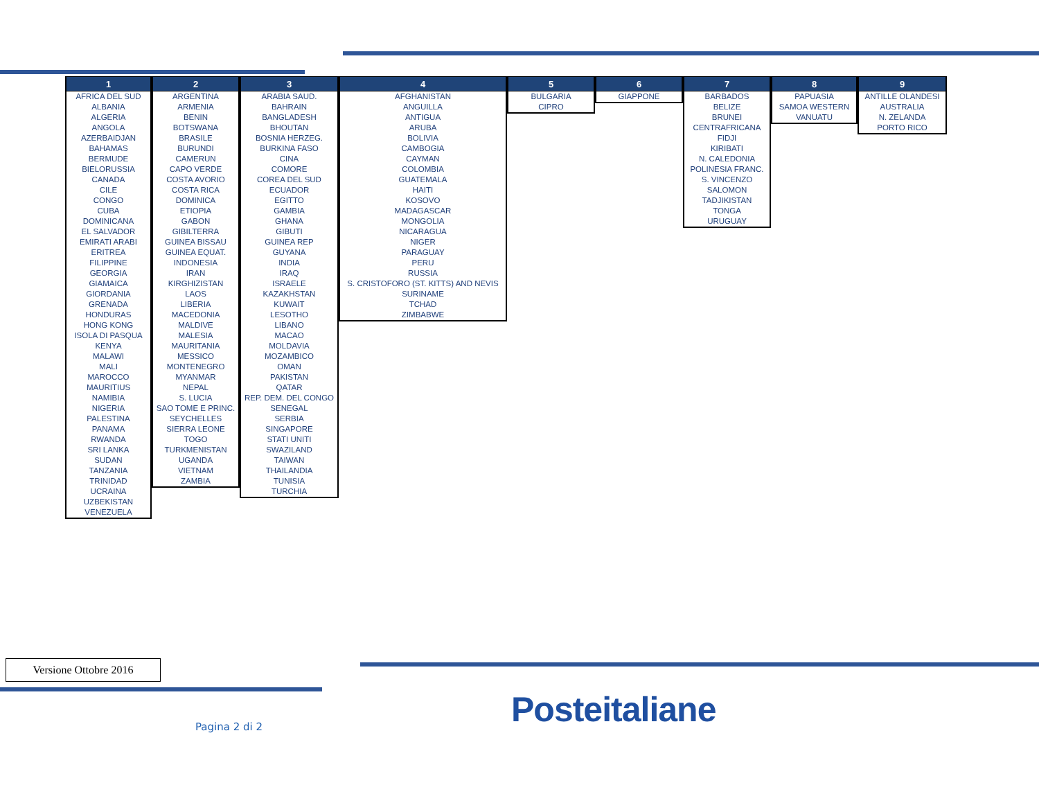| 1 |
| --- |
| AFRICA DEL SUD |
| ALBANIA |
| ALGERIA |
| ANGOLA |
| AZERBAIDJAN |
| BAHAMAS |
| BERMUDE |
| BIELORUSSIA |
| CANADA |
| CILE |
| CONGO |
| CUBA |
| DOMINICANA |
| EL SALVADOR |
| EMIRATI ARABI |
| ERITREA |
| FILIPPINE |
| GEORGIA |
| GIAMAICA |
| GIORDANIA |
| GRENADA |
| HONDURAS |
| HONG KONG |
| ISOLA DI PASQUA |
| KENYA |
| MALAWI |
| MALI |
| MAROCCO |
| MAURITIUS |
| NAMIBIA |
| NIGERIA |
| PALESTINA |
| PANAMA |
| RWANDA |
| SRI LANKA |
| SUDAN |
| TANZANIA |
| TRINIDAD |
| UCRAINA |
| UZBEKISTAN |
| VENEZUELA |
| 2 |
| --- |
| ARGENTINA |
| ARMENIA |
| BENIN |
| BOTSWANA |
| BRASILE |
| BURUNDI |
| CAMERUN |
| CAPO VERDE |
| COSTA AVORIO |
| COSTA RICA |
| DOMINICA |
| ETIOPIA |
| GABON |
| GIBILTERRA |
| GUINEA BISSAU |
| GUINEA EQUAT. |
| INDONESIA |
| IRAN |
| KIRGHIZISTAN |
| LAOS |
| LIBERIA |
| MACEDONIA |
| MALDIVE |
| MALESIA |
| MAURITANIA |
| MESSICO |
| MONTENEGRO |
| MYANMAR |
| NEPAL |
| S. LUCIA |
| SAO TOME E PRINC. |
| SEYCHELLES |
| SIERRA LEONE |
| TOGO |
| TURKMENISTAN |
| UGANDA |
| VIETNAM |
| ZAMBIA |
| 3 |
| --- |
| ARABIA SAUD. |
| BAHRAIN |
| BANGLADESH |
| BHOUTAN |
| BOSNIA HERZEG. |
| BURKINA FASO |
| CINA |
| COMORE |
| COREA DEL SUD |
| ECUADOR |
| EGITTO |
| GAMBIA |
| GHANA |
| GIBUTI |
| GUINEA REP |
| GUYANA |
| INDIA |
| IRAQ |
| ISRAELE |
| KAZAKHSTAN |
| KUWAIT |
| LESOTHO |
| LIBANO |
| MACAO |
| MOLDAVIA |
| MOZAMBICO |
| OMAN |
| PAKISTAN |
| QATAR |
| REP. DEM. DEL CONGO |
| SENEGAL |
| SERBIA |
| SINGAPORE |
| STATI UNITI |
| SWAZILAND |
| TAIWAN |
| THAILANDIA |
| TUNISIA |
| TURCHIA |
| 4 |
| --- |
| AFGHANISTAN |
| ANGUILLA |
| ANTIGUA |
| ARUBA |
| BOLIVIA |
| CAMBOGIA |
| CAYMAN |
| COLOMBIA |
| GUATEMALA |
| HAITI |
| KOSOVO |
| MADAGASCAR |
| MONGOLIA |
| NICARAGUA |
| NIGER |
| PARAGUAY |
| PERU |
| RUSSIA |
| S. CRISTOFORO (ST. KITTS) AND NEVIS |
| SURINAME |
| TCHAD |
| ZIMBABWE |
| 5 |
| --- |
| BULGARIA |
| CIPRO |
| 6 |
| --- |
| GIAPPONE |
| 7 |
| --- |
| BARBADOS |
| BELIZE |
| BRUNEI |
| CENTRAFRICANA |
| FIDJI |
| KIRIBATI |
| N. CALEDONIA |
| POLINESIA FRANC. |
| S. VINCENZO |
| SALOMON |
| TADJIKISTAN |
| TONGA |
| URUGUAY |
| 8 |
| --- |
| PAPUASIA |
| SAMOA WESTERN |
| VANUATU |
| 9 |
| --- |
| ANTILLE OLANDESI |
| AUSTRALIA |
| N. ZELANDA |
| PORTO RICO |
Versione Ottobre 2016
Pagina 2 di 2 Posteitaliane